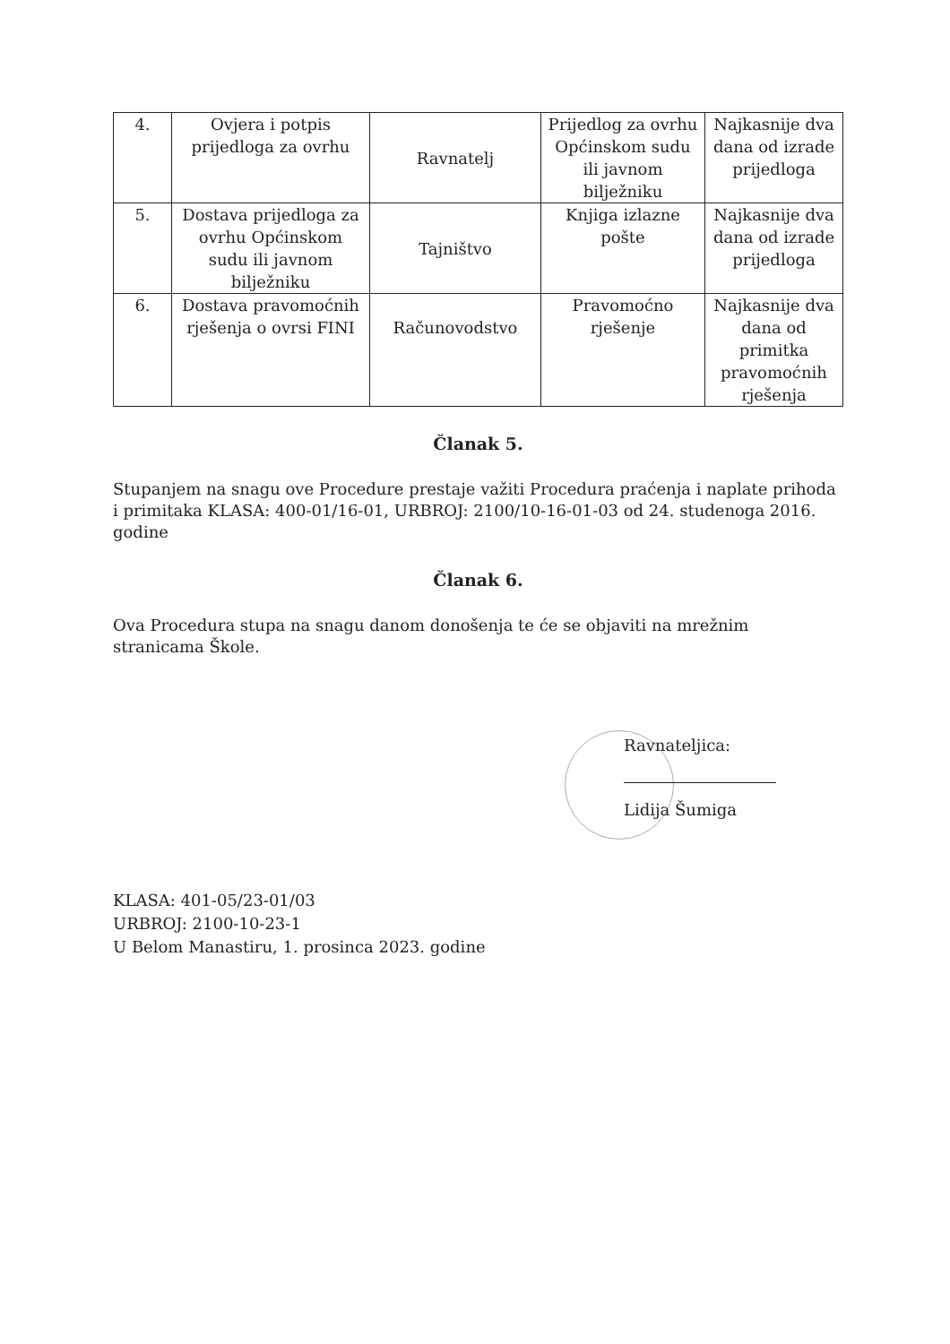| 4. | Ovjera i potpis prijedloga za ovrhu | Ravnatelj | Prijedlog za ovrhu Općinskom sudu ili javnom bilježniku | Najkasnije dva dana od izrade prijedloga |
| 5. | Dostava prijedloga za ovrhu Općinskom sudu ili javnom bilježniku | Tajništvo | Knjiga izlazne pošte | Najkasnije dva dana od izrade prijedloga |
| 6. | Dostava pravomoćnih rješenja o ovrsi FINI | Računovodstvo | Pravomoćno rješenje | Najkasnije dva dana od primitka pravomoćnih rješenja |
Članak 5.
Stupanjem na snagu ove Procedure prestaje važiti Procedura praćenja i naplate prihoda i primitaka KLASA: 400-01/16-01, URBROJ: 2100/10-16-01-03 od 24. studenoga 2016. godine
Članak 6.
Ova Procedura stupa na snagu danom donošenja te će se objaviti na mrežnim stranicama Škole.
Ravnateljica:
Lidija Šumiga
KLASA: 401-05/23-01/03
URBROJ: 2100-10-23-1
U Belom Manastiru, 1. prosinca 2023. godine